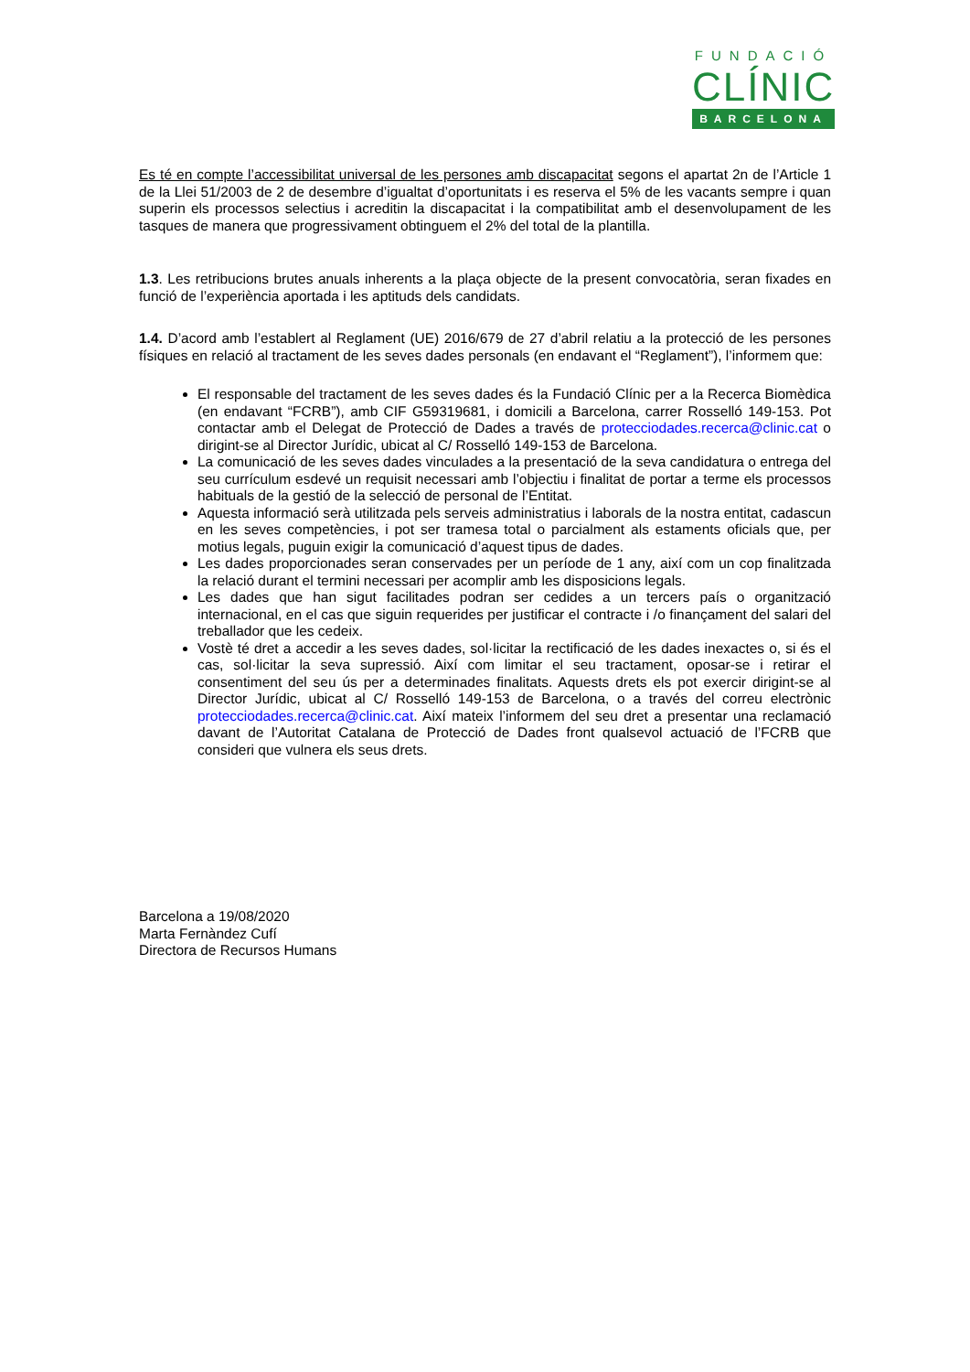FUNDACIÓ
CLÍNIC
BARCELONA
Es té en compte l’accessibilitat universal de les persones amb discapacitat segons el apartat 2n de l’Article 1 de la Llei 51/2003 de 2 de desembre d’igualtat d’oportunitats i es reserva el 5% de les vacants sempre i quan superin els processos selectius i acreditin la discapacitat i la compatibilitat amb el desenvolupament de les tasques de manera que progressivament obtinguem el 2% del total de la plantilla.
1.3. Les retribucions brutes anuals inherents a la plaça objecte de la present convocatòria, seran fixades en funció de l’experiència aportada i les aptituds dels candidats.
1.4. D’acord amb l’establert al Reglament (UE) 2016/679 de 27 d’abril relatiu a la protecció de les persones físiques en relació al tractament de les seves dades personals (en endavant el “Reglament”), l’informem que:
El responsable del tractament de les seves dades és la Fundació Clínic per a la Recerca Biomèdica (en endavant “FCRB”), amb CIF G59319681, i domicili a Barcelona, carrer Rosselló 149-153. Pot contactar amb el Delegat de Protecció de Dades a través de protecciodades.recerca@clinic.cat o dirigint-se al Director Jurídic, ubicat al C/ Rosselló 149-153 de Barcelona.
La comunicació de les seves dades vinculades a la presentació de la seva candidatura o entrega del seu currículum esdevé un requisit necessari amb l’objectiu i finalitat de portar a terme els processos habituals de la gestió de la selecció de personal de l’Entitat.
Aquesta informació serà utilitzada pels serveis administratius i laborals de la nostra entitat, cadascun en les seves competències, i pot ser tramesa total o parcialment als estaments oficials que, per motius legals, puguin exigir la comunicació d’aquest tipus de dades.
Les dades proporcionades seran conservades per un període de 1 any, així com un cop finalitzada la relació durant el termini necessari per acomplir amb les disposicions legals.
Les dades que han sigut facilitades podran ser cedides a un tercers país o organització internacional, en el cas que siguin requerides per justificar el contracte i /o finançament del salari del treballador que les cedeix.
Vostè té dret a accedir a les seves dades, sol·licitar la rectificació de les dades inexactes o, si és el cas, sol·licitar la seva supressió. Així com limitar el seu tractament, oposar-se i retirar el consentiment del seu ús per a determinades finalitats. Aquests drets els pot exercir dirigint-se al Director Jurídic, ubicat al C/ Rosselló 149-153 de Barcelona, o a través del correu electrònic protecciodades.recerca@clinic.cat. Així mateix l’informem del seu dret a presentar una reclamació davant de l’Autoritat Catalana de Protecció de Dades front qualsevol actuació de l’FCRB que consideri que vulnera els seus drets.
Barcelona a 19/08/2020
Marta Fernàndez Cufí
Directora de Recursos Humans